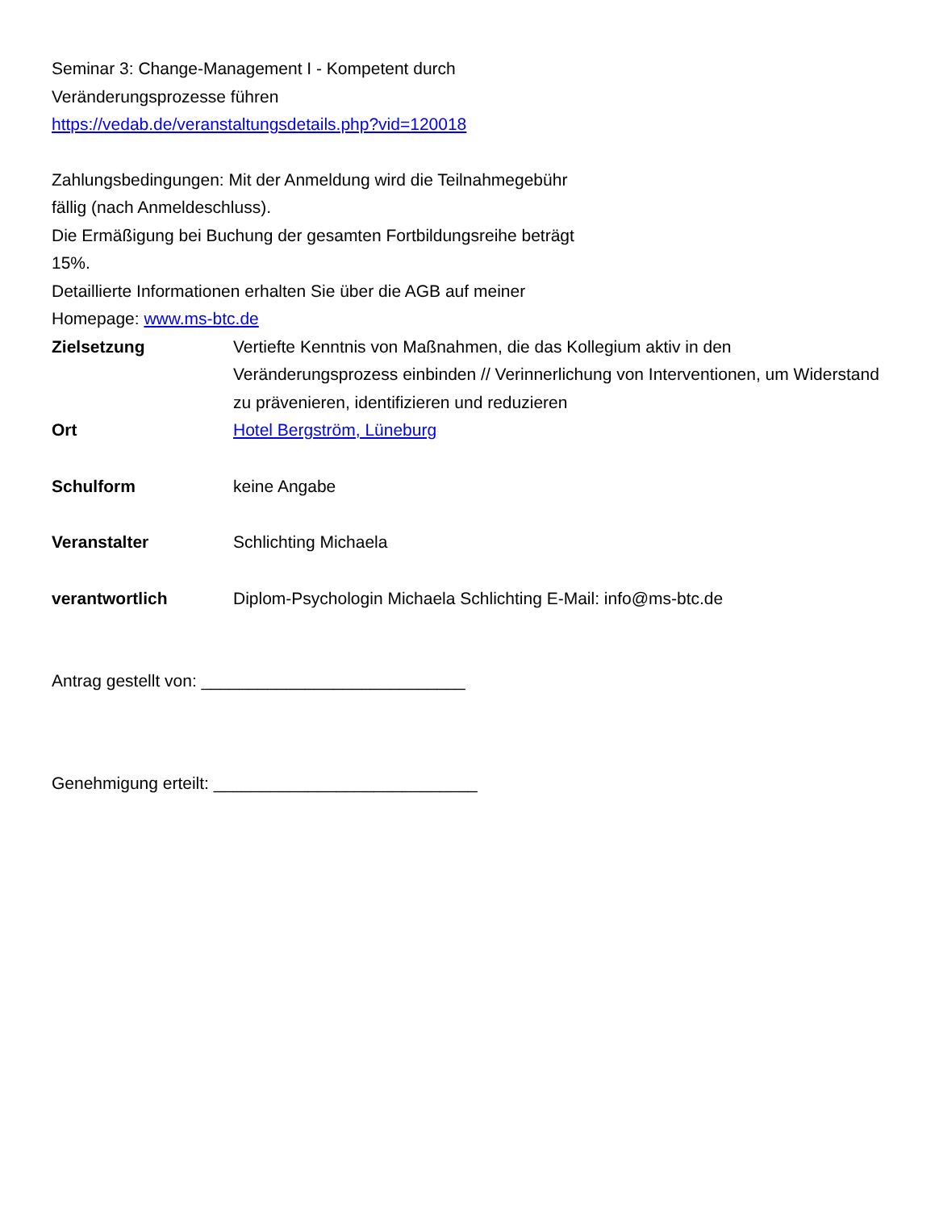Seminar 3: Change-Management I - Kompetent durch
Veränderungsprozesse führen
https://vedab.de/veranstaltungsdetails.php?vid=120018
Zahlungsbedingungen: Mit der Anmeldung wird die Teilnahmegebühr
fällig (nach Anmeldeschluss).
Die Ermäßigung bei Buchung der gesamten Fortbildungsreihe beträgt
15%.
Detaillierte Informationen erhalten Sie über die AGB auf meiner
Homepage: www.ms-btc.de
| Zielsetzung | Vertiefte Kenntnis von Maßnahmen, die das Kollegium aktiv in den Veränderungsprozess einbinden // Verinnerlichung von Interventionen, um Widerstand zu prävenieren, identifizieren und reduzieren |
| Ort | Hotel Bergström, Lüneburg |
| Schulform | keine Angabe |
| Veranstalter | Schlichting Michaela |
| verantwortlich | Diplom-Psychologin Michaela Schlichting E-Mail: info@ms-btc.de |
Antrag gestellt von: ____________________________
Genehmigung erteilt: ____________________________